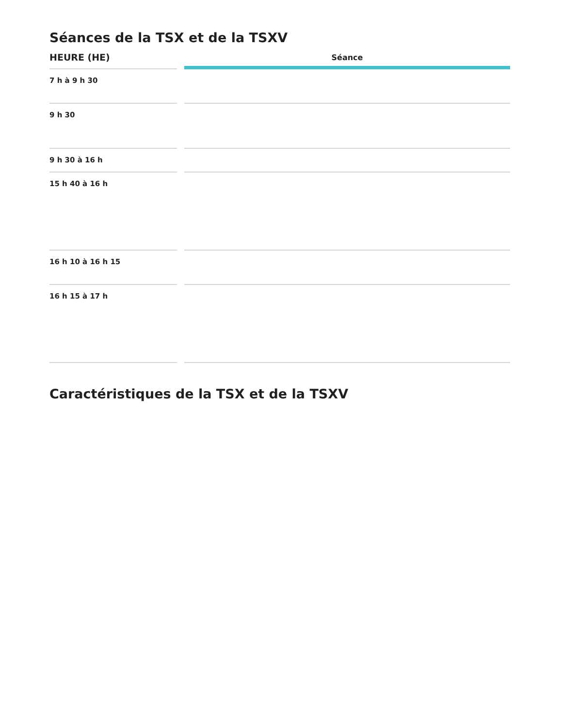Séances de la TSX et de la TSXV
| HEURE (HE) | Séance |
| --- | --- |
| 7 h à 9 h 30 | |
| 9 h 30 | |
| 9 h 30 à 16 h | |
| 15 h 40 à 16 h | |
| 16 h 10 à 16 h 15 | |
| 16 h 15 à 17 h | |
Caractéristiques de la TSX et de la TSXV